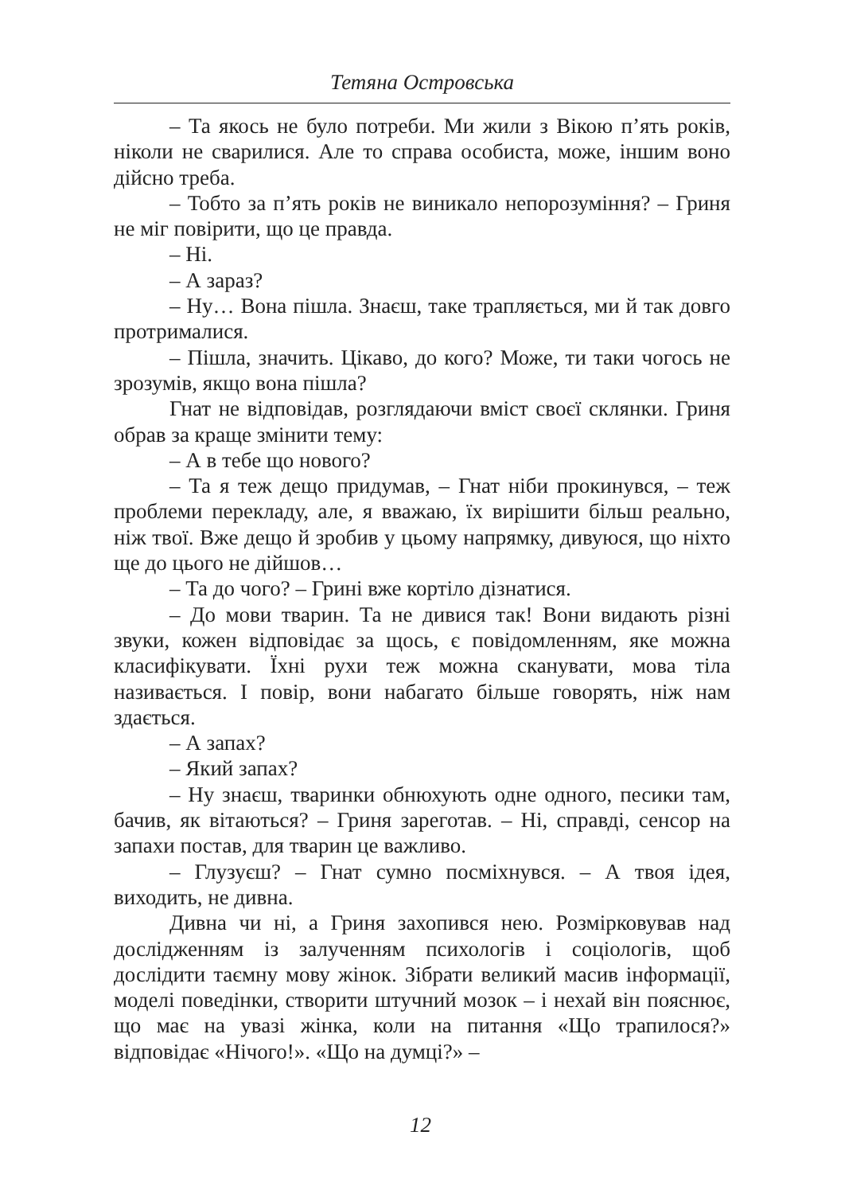Тетяна Островська
– Та якось не було потреби. Ми жили з Вікою п’ять років, ніколи не сварилися. Але то справа особиста, може, іншим воно дійсно треба.
– Тобто за п’ять років не виникало непорозуміння? – Гриня не міг повірити, що це правда.
– Ні.
– А зараз?
– Ну… Вона пішла. Знаєш, таке трапляється, ми й так довго протрималися.
– Пішла, значить. Цікаво, до кого? Може, ти таки чогось не зрозумів, якщо вона пішла?
Гнат не відповідав, розглядаючи вміст своєї склянки. Гриня обрав за краще змінити тему:
– А в тебе що нового?
– Та я теж дещо придумав, – Гнат ніби прокинувся, – теж проблеми перекладу, але, я вважаю, їх вирішити більш реально, ніж твої. Вже дещо й зробив у цьому напрямку, дивуюся, що ніхто ще до цього не дійшов…
– Та до чого? – Грині вже кортіло дізнатися.
– До мови тварин. Та не дивися так! Вони видають різні звуки, кожен відповідає за щось, є повідомленням, яке можна класифікувати. Їхні рухи теж можна сканувати, мова тіла називається. І повір, вони набагато більше говорять, ніж нам здається.
– А запах?
– Який запах?
– Ну знаєш, тваринки обнюхують одне одного, песики там, бачив, як вітаються? – Гриня зареготав. – Ні, справді, сенсор на запахи постав, для тварин це важливо.
– Глузуєш? – Гнат сумно посміхнувся. – А твоя ідея, виходить, не дивна.
Дивна чи ні, а Гриня захопився нею. Розмірковував над дослідженням із залученням психологів і соціологів, щоб дослідити таємну мову жінок. Зібрати великий масив інформації, моделі поведінки, створити штучний мозок – і нехай він пояснює, що має на увазі жінка, коли на питання «Що трапилося?» відповідає «Нічого!». «Що на думці?» –
12